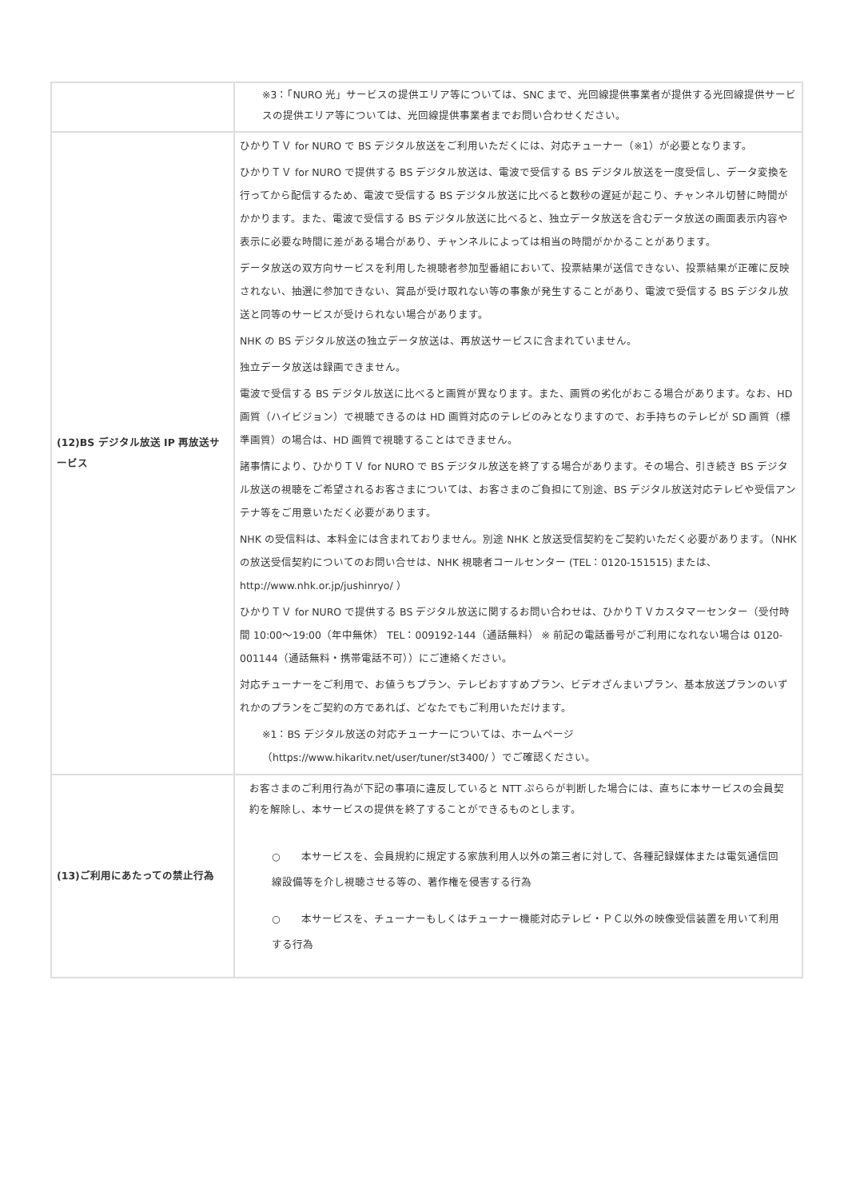| | ※3：「NURO 光」サービスの提供エリア等については、SNC まで、光回線提供事業者が提供する光回線提供サービスの提供エリア等については、光回線提供事業者までお問い合わせください。 |
| (12)BS デジタル放送 IP 再放送サービス | ひかりＴＶ for NURO で BS デジタル放送をご利用いただくには、対応チューナー（※1）が必要となります。 ひかりＴＶ for NURO で提供する BS デジタル放送は、電波で受信する BS デジタル放送を一度受信し、データ変換を行ってから配信するため、電波で受信する BS デジタル放送に比べると数秒の遅延が起こり、チャンネル切替に時間がかかります。また、電波で受信する BS デジタル放送に比べると、独立データ放送を含むデータ放送の画面表示内容や表示に必要な時間に差がある場合があり、チャンネルによっては相当の時間がかかることがあります。 データ放送の双方向サービスを利用した視聴者参加型番組において、投票結果が送信できない、投票結果が正確に反映されない、抽選に参加できない、賞品が受け取れない等の事象が発生することがあり、電波で受信する BS デジタル放送と同等のサービスが受けられない場合があります。 NHK の BS デジタル放送の独立データ放送は、再放送サービスに含まれていません。 独立データ放送は録画できません。 電波で受信する BS デジタル放送に比べると画質が異なります。また、画質の劣化がおこる場合があります。なお、HD 画質（ハイビジョン）で視聴できるのは HD 画質対応のテレビのみとなりますので、お手持ちのテレビが SD 画質（標準画質）の場合は、HD 画質で視聴することはできません。 諸事情により、ひかりＴＶ for NURO で BS デジタル放送を終了する場合があります。その場合、引き続き BS デジタル放送の視聴をご希望されるお客さまについては、お客さまのご負担にて別途、BS デジタル放送対応テレビや受信アンテナ等をご用意いただく必要があります。 NHK の受信料は、本料金には含まれておりません。別途 NHK と放送受信契約をご契約いただく必要があります。（NHK の放送受信契約についてのお問い合せは、NHK 視聴者コールセンター (TEL：0120-151515) または、http://www.nhk.or.jp/jushinryo/ ） ひかりＴＶ for NURO で提供する BS デジタル放送に関するお問い合わせは、ひかりＴＶカスタマーセンター（受付時間 10:00～19:00（年中無休） TEL：009192-144（通話無料） ※ 前記の電話番号がご利用になれない場合は 0120-001144（通話無料・携帯電話不可））にご連絡ください。 対応チューナーをご利用で、お値うちプラン、テレビおすすめプラン、ビデオざんまいプラン、基本放送プランのいずれかのプランをご契約の方であれば、どなたでもご利用いただけます。 ※1：BS デジタル放送の対応チューナーについては、ホームページ（https://www.hikaritv.net/user/tuner/st3400/ ）でご確認ください。 |
| (13)ご利用にあたっての禁止行為 | お客さまのご利用行為が下記の事項に違反していると NTT ぷららが判断した場合には、直ちに本サービスの会員契約を解除し、本サービスの提供を終了することができるものとします。 ○ 本サービスを、会員規約に規定する家族利用人以外の第三者に対して、各種記録媒体または電気通信回線設備等を介し視聴させる等の、著作権を侵害する行為 ○ 本サービスを、チューナーもしくはチューナー機能対応テレビ・ＰＣ以外の映像受信装置を用いて利用する行為 |